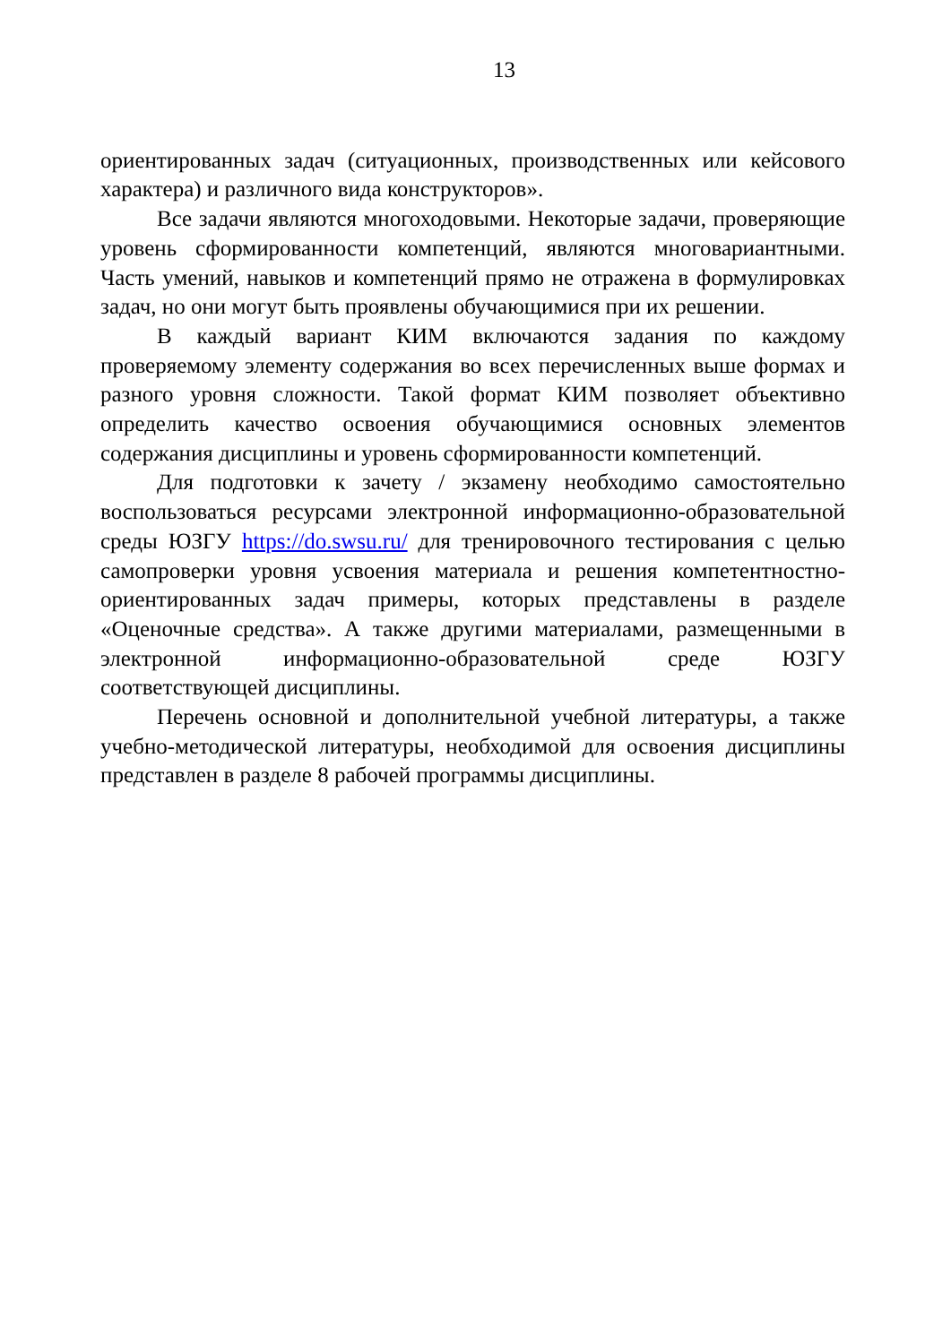13
ориентированных задач (ситуационных, производственных или кейсового характера) и различного вида конструкторов».
Все задачи являются многоходовыми. Некоторые задачи, проверяющие уровень сформированности компетенций, являются многовариантными. Часть умений, навыков и компетенций прямо не отражена в формулировках задач, но они могут быть проявлены обучающимися при их решении.
В каждый вариант КИМ включаются задания по каждому проверяемому элементу содержания во всех перечисленных выше формах и разного уровня сложности. Такой формат КИМ позволяет объективно определить качество освоения обучающимися основных элементов содержания дисциплины и уровень сформированности компетенций.
Для подготовки к зачету / экзамену необходимо самостоятельно воспользоваться ресурсами электронной информационно-образовательной среды ЮЗГУ https://do.swsu.ru/ для тренировочного тестирования с целью самопроверки уровня усвоения материала и решения компетентностно-ориентированных задач примеры, которых представлены в разделе «Оценочные средства». А также другими материалами, размещенными в электронной информационно-образовательной среде ЮЗГУ соответствующей дисциплины.
Перечень основной и дополнительной учебной литературы, а также учебно-методической литературы, необходимой для освоения дисциплины представлен в разделе 8 рабочей программы дисциплины.